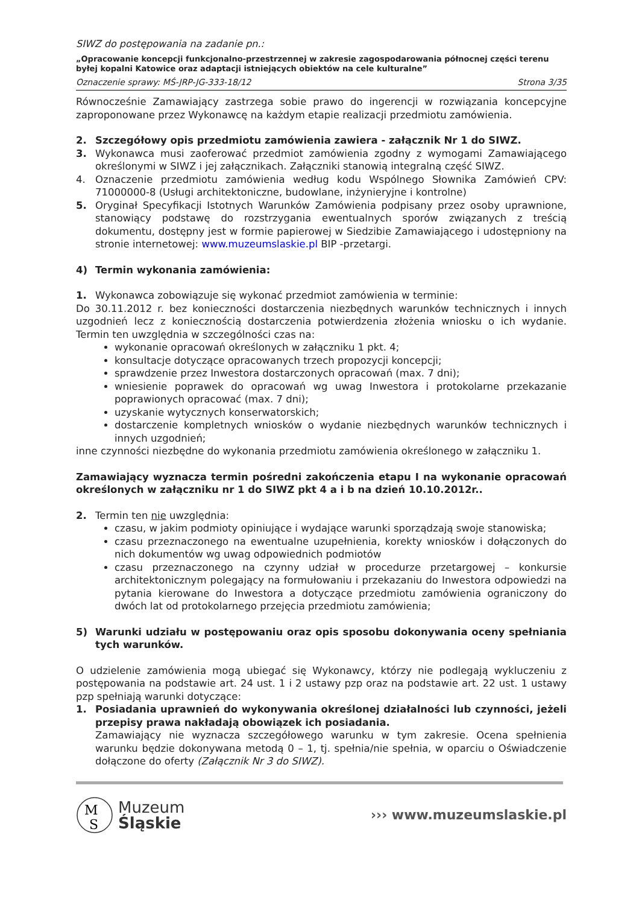SIWZ do postępowania na zadanie pn.:
„Opracowanie koncepcji funkcjonalno-przestrzennej w zakresie zagospodarowania północnej części terenu byłej kopalni Katowice oraz adaptacji istniejących obiektów na cele kulturalne”
Oznaczenie sprawy: MŚ-JRP-JG-333-18/12 Strona 3/35
Równocześnie Zamawiający zastrzega sobie prawo do ingerencji w rozwiązania koncepcyjne zaproponowane przez Wykonawcę na każdym etapie realizacji przedmiotu zamówienia.
2. Szczegółowy opis przedmiotu zamówienia zawiera - załącznik Nr 1 do SIWZ.
3. Wykonawca musi zaoferować przedmiot zamówienia zgodny z wymogami Zamawiającego określonymi w SIWZ i jej załącznikach. Załączniki stanowią integralną część SIWZ.
4. Oznaczenie przedmiotu zamówienia według kodu Wspólnego Słownika Zamówień CPV: 71000000-8 (Usługi architektoniczne, budowlane, inżynieryjne i kontrolne)
5. Oryginał Specyfikacji Istotnych Warunków Zamówienia podpisany przez osoby uprawnione, stanowiący podstawę do rozstrzygania ewentualnych sporów związanych z treścią dokumentu, dostępny jest w formie papierowej w Siedzibie Zamawiającego i udostępniony na stronie internetowej: www.muzeumslaskie.pl BIP -przetargi.
4) Termin wykonania zamówienia:
1. Wykonawca zobowiązuje się wykonać przedmiot zamówienia w terminie:
Do 30.11.2012 r. bez konieczności dostarczenia niezbędnych warunków technicznych i innych uzgodnień lecz z koniecznością dostarczenia potwierdzenia złożenia wniosku o ich wydanie. Termin ten uwzględnia w szczególności czas na:
wykonanie opracowań określonych w załączniku 1 pkt. 4;
konsultacje dotyczące opracowanych trzech propozycji koncepcji;
sprawdzenie przez Inwestora dostarczonych opracowań (max. 7 dni);
wniesienie poprawek do opracowań wg uwag Inwestora i protokolarne przekazanie poprawionych opracować (max. 7 dni);
uzyskanie wytycznych konserwatorskich;
dostarczenie kompletnych wniosków o wydanie niezbędnych warunków technicznych i innych uzgodnień;
inne czynności niezbędne do wykonania przedmiotu zamówienia określonego w załączniku 1.
Zamawiający wyznacza termin pośredni zakończenia etapu I na wykonanie opracowań określonych w załączniku nr 1 do SIWZ pkt 4 a i b na dzień 10.10.2012r..
2. Termin ten nie uwzględnia:
czasu, w jakim podmioty opiniujące i wydające warunki sporządzają swoje stanowiska;
czasu przeznaczonego na ewentualne uzupełnienia, korekty wniosków i dołączonych do nich dokumentów wg uwag odpowiednich podmiotów
czasu przeznaczonego na czynny udział w procedurze przetargowej – konkursie architektonicznym polegający na formułowaniu i przekazaniu do Inwestora odpowiedzi na pytania kierowane do Inwestora a dotyczące przedmiotu zamówienia ograniczony do dwóch lat od protokolarnego przejęcia przedmiotu zamówienia;
5) Warunki udziału w postępowaniu oraz opis sposobu dokonywania oceny spełniania tych warunków.
O udzielenie zamówienia mogą ubiegać się Wykonawcy, którzy nie podlegają wykluczeniu z postępowania na podstawie art. 24 ust. 1 i 2 ustawy pzp oraz na podstawie art. 22 ust. 1 ustawy pzp spełniają warunki dotyczące:
1. Posiadania uprawnień do wykonywania określonej działalności lub czynności, jeżeli przepisy prawa nakładają obowiązek ich posiadania.
Zamawiający nie wyznacza szczegółowego warunku w tym zakresie. Ocena spełnienia warunku będzie dokonywana metodą 0 – 1, tj. spełnia/nie spełnia, w oparciu o Oświadczenie dołączone do oferty (Załącznik Nr 3 do SIWZ).
M
S
Muzeum
Śląskie
››› www.muzeumslaskie.pl